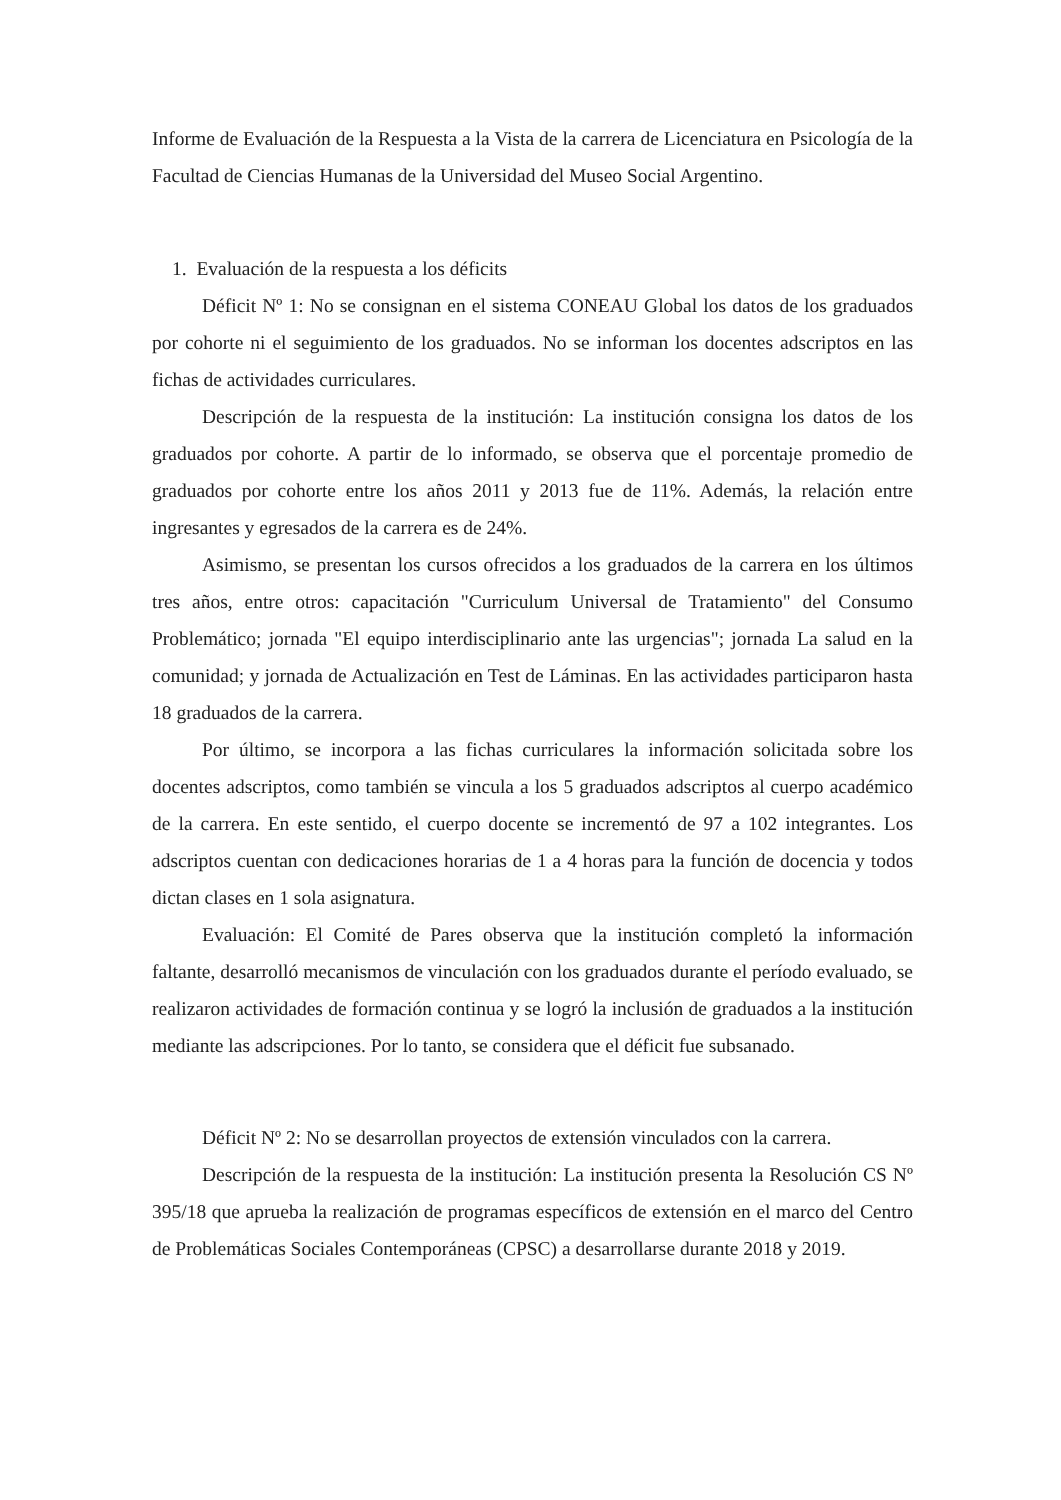Informe de Evaluación de la Respuesta a la Vista de la carrera de Licenciatura en Psicología de la Facultad de Ciencias Humanas de la Universidad del Museo Social Argentino.
1. Evaluación de la respuesta a los déficits
Déficit Nº 1: No se consignan en el sistema CONEAU Global los datos de los graduados por cohorte ni el seguimiento de los graduados. No se informan los docentes adscriptos en las fichas de actividades curriculares.
Descripción de la respuesta de la institución: La institución consigna los datos de los graduados por cohorte. A partir de lo informado, se observa que el porcentaje promedio de graduados por cohorte entre los años 2011 y 2013 fue de 11%. Además, la relación entre ingresantes y egresados de la carrera es de 24%.
Asimismo, se presentan los cursos ofrecidos a los graduados de la carrera en los últimos tres años, entre otros: capacitación "Curriculum Universal de Tratamiento" del Consumo Problemático; jornada "El equipo interdisciplinario ante las urgencias"; jornada La salud en la comunidad; y jornada de Actualización en Test de Láminas. En las actividades participaron hasta 18 graduados de la carrera.
Por último, se incorpora a las fichas curriculares la información solicitada sobre los docentes adscriptos, como también se vincula a los 5 graduados adscriptos al cuerpo académico de la carrera. En este sentido, el cuerpo docente se incrementó de 97 a 102 integrantes. Los adscriptos cuentan con dedicaciones horarias de 1 a 4 horas para la función de docencia y todos dictan clases en 1 sola asignatura.
Evaluación: El Comité de Pares observa que la institución completó la información faltante, desarrolló mecanismos de vinculación con los graduados durante el período evaluado, se realizaron actividades de formación continua y se logró la inclusión de graduados a la institución mediante las adscripciones. Por lo tanto, se considera que el déficit fue subsanado.
Déficit Nº 2: No se desarrollan proyectos de extensión vinculados con la carrera.
Descripción de la respuesta de la institución: La institución presenta la Resolución CS Nº 395/18 que aprueba la realización de programas específicos de extensión en el marco del Centro de Problemáticas Sociales Contemporáneas (CPSC) a desarrollarse durante 2018 y 2019.